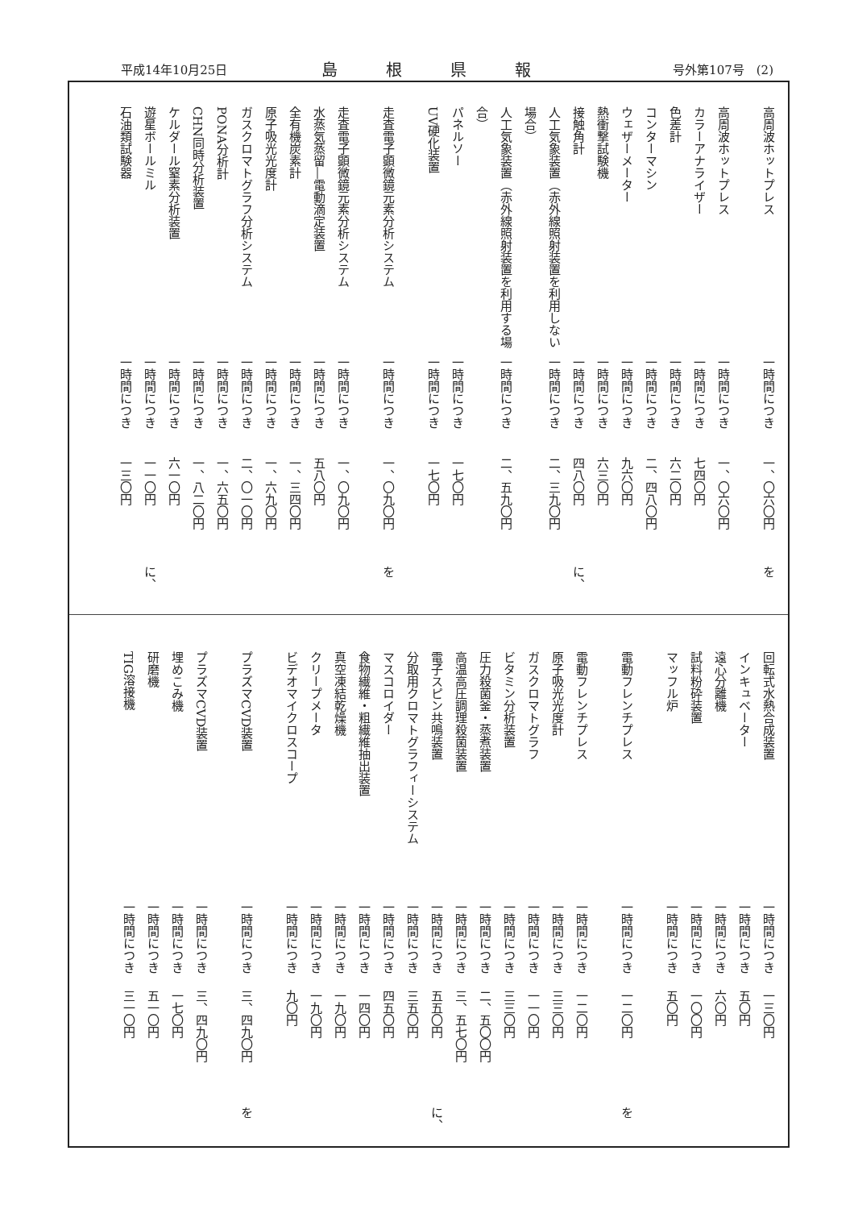平成14年10月25日 島根県報 号外第107号　(2)
高周波ホットプレス 一時間につき 一、〇六〇円 を
高周波ホットプレス 一時間につき 一、〇六〇円
カラーアナライザー 一時間につき 七四〇円
色差計 一時間につき 六二〇円
コンターマシン 一時間につき 二、四八〇円
ウェザーメーター 一時間につき 九六〇円
熱衝撃試験機 一時間につき 六三〇円
接触角計 一時間につき 四八〇円 に、
人工気象装置（赤外線照射装置を利用しない場合） 一時間につき 二、三九〇円
人工気象装置（赤外線照射装置を利用する場合） 一時間につき 二、五九〇円
パネルソー 一時間につき 一七〇円
UV硬化装置 一時間につき 一七〇円
走査電子顕微鏡元素分析システム 一時間につき 一、〇九〇円 を
走査電子顕微鏡元素分析システム 一時間につき 一、〇九〇円
水蒸気蒸留―電動滴定装置 一時間につき 五八〇円
全有機炭素計 一時間につき 一、三四〇円
原子吸光光度計 一時間につき 一、六九〇円
ガスクロマトグラフ分析システム 一時間につき 二、〇一〇円
PONA分析計 一時間につき 一、六五〇円
CHN同時分析装置 一時間につき 一、八二〇円
ケルダール窒素分析装置 一時間につき 六一〇円
遊星ボールミル 一時間につき 一一〇円 に、
石油類試験器 一時間につき 一三〇円
回転式水熱合成装置 一時間につき 一三〇円
インキュベーター 一時間につき 五〇円
遠心分離機 一時間につき 六〇円
試料粉砕装置 一時間につき 一〇〇円
マッフル炉 一時間につき 五〇円
電動フレンチプレス 一時間につき 一二〇円 を
電動フレンチプレス 一時間につき 一二〇円
原子吸光光度計 一時間につき 三三〇円
ガスクロマトグラフ 一時間につき 一一〇円
ビタミン分析装置 一時間につき 三三〇円
圧力殺菌釜・蒸煮装置 一時間につき 二、五〇〇円
高温高圧調理殺菌装置 一時間につき 三、五七〇円
電子スピン共鳴装置 一時間につき 五五〇円 に、
分取用クロマトグラフィーシステム 一時間につき 三五〇円
マスコロイダー 一時間につき 四五〇円
食物繊維・粗繊維抽出装置 一時間につき 一四〇円
真空凍結乾燥機 一時間につき 一九〇円
クリープメータ 一時間につき 一九〇円
ビデオマイクロスコープ 一時間につき 九〇円
プラズマCVD装置 一時間につき 三、四九〇円 を
プラズマCVD装置 一時間につき 三、四九〇円
埋めこみ機 一時間につき 一七〇円
研磨機 一時間につき 五一〇円
TIG溶接機 一時間につき 三一〇円